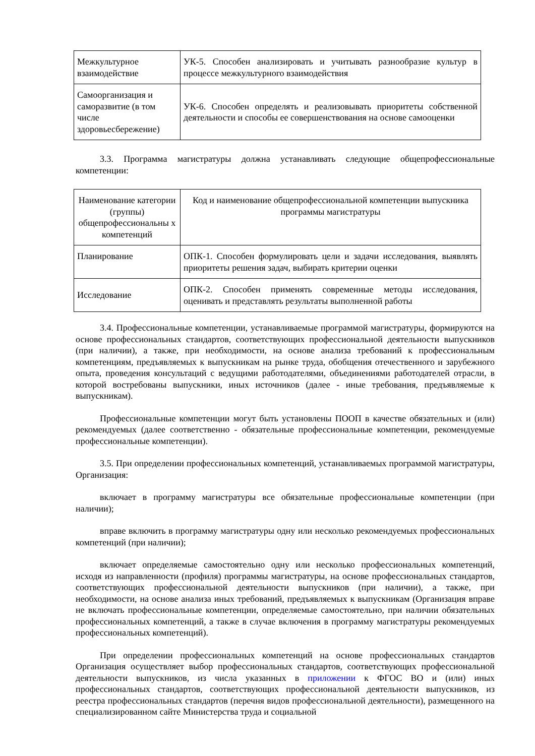| Межкультурное взаимодействие | УК-5. Способен анализировать и учитывать разнообразие культур в процессе межкультурного взаимодействия |
| Самоорганизация и саморазвитие (в том числе здоровьесбережение) | УК-6. Способен определять и реализовывать приоритеты собственной деятельности и способы ее совершенствования на основе самооценки |
3.3. Программа магистратуры должна устанавливать следующие общепрофессиональные компетенции:
| Наименование категории (группы) общепрофессиональны х компетенций | Код и наименование общепрофессиональной компетенции выпускника программы магистратуры |
| Планирование | ОПК-1. Способен формулировать цели и задачи исследования, выявлять приоритеты решения задач, выбирать критерии оценки |
| Исследование | ОПК-2. Способен применять современные методы исследования, оценивать и представлять результаты выполненной работы |
3.4. Профессиональные компетенции, устанавливаемые программой магистратуры, формируются на основе профессиональных стандартов, соответствующих профессиональной деятельности выпускников (при наличии), а также, при необходимости, на основе анализа требований к профессиональным компетенциям, предъявляемых к выпускникам на рынке труда, обобщения отечественного и зарубежного опыта, проведения консультаций с ведущими работодателями, объединениями работодателей отрасли, в которой востребованы выпускники, иных источников (далее - иные требования, предъявляемые к выпускникам).
Профессиональные компетенции могут быть установлены ПООП в качестве обязательных и (или) рекомендуемых (далее соответственно - обязательные профессиональные компетенции, рекомендуемые профессиональные компетенции).
3.5. При определении профессиональных компетенций, устанавливаемых программой магистратуры, Организация:
включает в программу магистратуры все обязательные профессиональные компетенции (при наличии);
вправе включить в программу магистратуры одну или несколько рекомендуемых профессиональных компетенций (при наличии);
включает определяемые самостоятельно одну или несколько профессиональных компетенций, исходя из направленности (профиля) программы магистратуры, на основе профессиональных стандартов, соответствующих профессиональной деятельности выпускников (при наличии), а также, при необходимости, на основе анализа иных требований, предъявляемых к выпускникам (Организация вправе не включать профессиональные компетенции, определяемые самостоятельно, при наличии обязательных профессиональных компетенций, а также в случае включения в программу магистратуры рекомендуемых профессиональных компетенций).
При определении профессиональных компетенций на основе профессиональных стандартов Организация осуществляет выбор профессиональных стандартов, соответствующих профессиональной деятельности выпускников, из числа указанных в приложении к ФГОС ВО и (или) иных профессиональных стандартов, соответствующих профессиональной деятельности выпускников, из реестра профессиональных стандартов (перечня видов профессиональной деятельности), размещенного на специализированном сайте Министерства труда и социальной